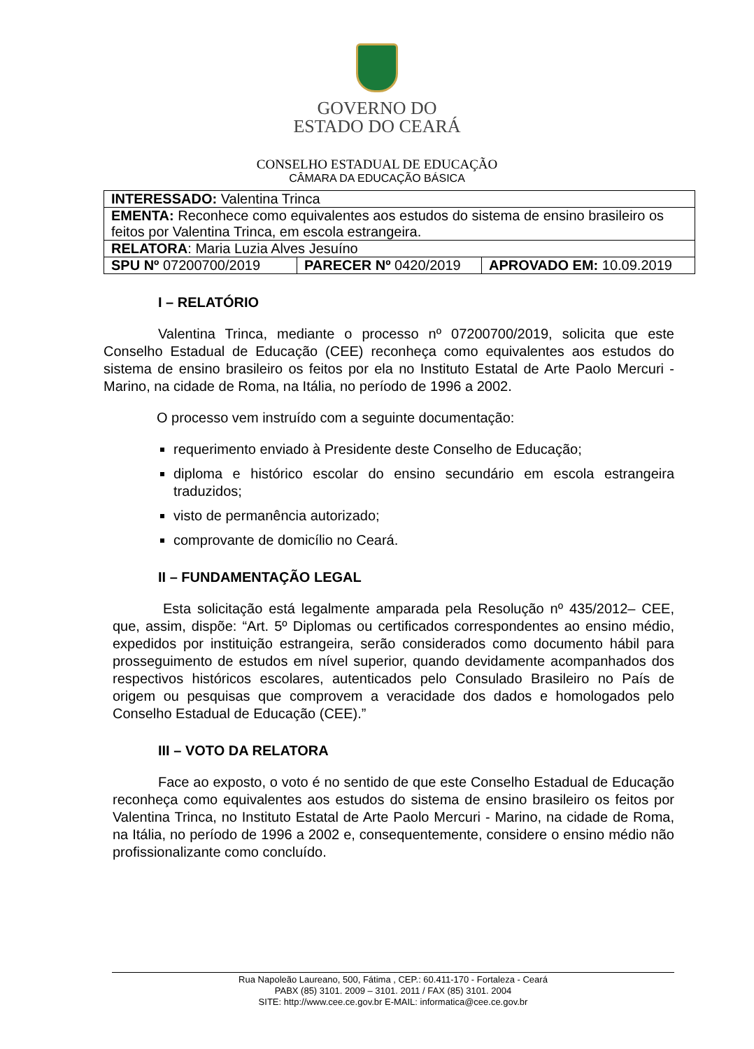GOVERNO DO
ESTADO DO CEARÁ
CONSELHO ESTADUAL DE EDUCAÇÃO
CÂMARA DA EDUCAÇÃO BÁSICA
| INTERESSADO: Valentina Trinca | | |
| EMENTA: Reconhece como equivalentes aos estudos do sistema de ensino brasileiro os feitos por Valentina Trinca, em escola estrangeira. | | |
| RELATORA : Maria Luzia Alves Jesuíno | | |
| SPU Nº 07200700/2019 | PARECER Nº 0420/2019 | APROVADO EM: 10.09.2019 |
I – RELATÓRIO
Valentina Trinca, mediante o processo nº 07200700/2019, solicita que este Conselho Estadual de Educação (CEE) reconheça como equivalentes aos estudos do sistema de ensino brasileiro os feitos por ela no Instituto Estatal de Arte Paolo Mercuri - Marino, na cidade de Roma, na Itália, no período de 1996 a 2002.
O processo vem instruído com a seguinte documentação:
requerimento enviado à Presidente deste Conselho de Educação;
diploma e histórico escolar do ensino secundário em escola estrangeira traduzidos;
visto de permanência autorizado;
comprovante de domicílio no Ceará.
II – FUNDAMENTAÇÃO LEGAL
Esta solicitação está legalmente amparada pela Resolução nº 435/2012– CEE, que, assim, dispõe: “Art. 5º Diplomas ou certificados correspondentes ao ensino médio, expedidos por instituição estrangeira, serão considerados como documento hábil para prosseguimento de estudos em nível superior, quando devidamente acompanhados dos respectivos históricos escolares, autenticados pelo Consulado Brasileiro no País de origem ou pesquisas que comprovem a veracidade dos dados e homologados pelo Conselho Estadual de Educação (CEE).”
III – VOTO DA RELATORA
Face ao exposto, o voto é no sentido de que este Conselho Estadual de Educação reconheça como equivalentes aos estudos do sistema de ensino brasileiro os feitos por Valentina Trinca, no Instituto Estatal de Arte Paolo Mercuri - Marino, na cidade de Roma, na Itália, no período de 1996 a 2002 e, consequentemente, considere o ensino médio não profissionalizante como concluído.
Rua Napoleão Laureano, 500, Fátima , CEP.: 60.411-170 - Fortaleza - Ceará
PABX (85) 3101. 2009 – 3101. 2011 / FAX (85) 3101. 2004
SITE: http://www.cee.ce.gov.br E-MAIL: informatica@cee.ce.gov.br